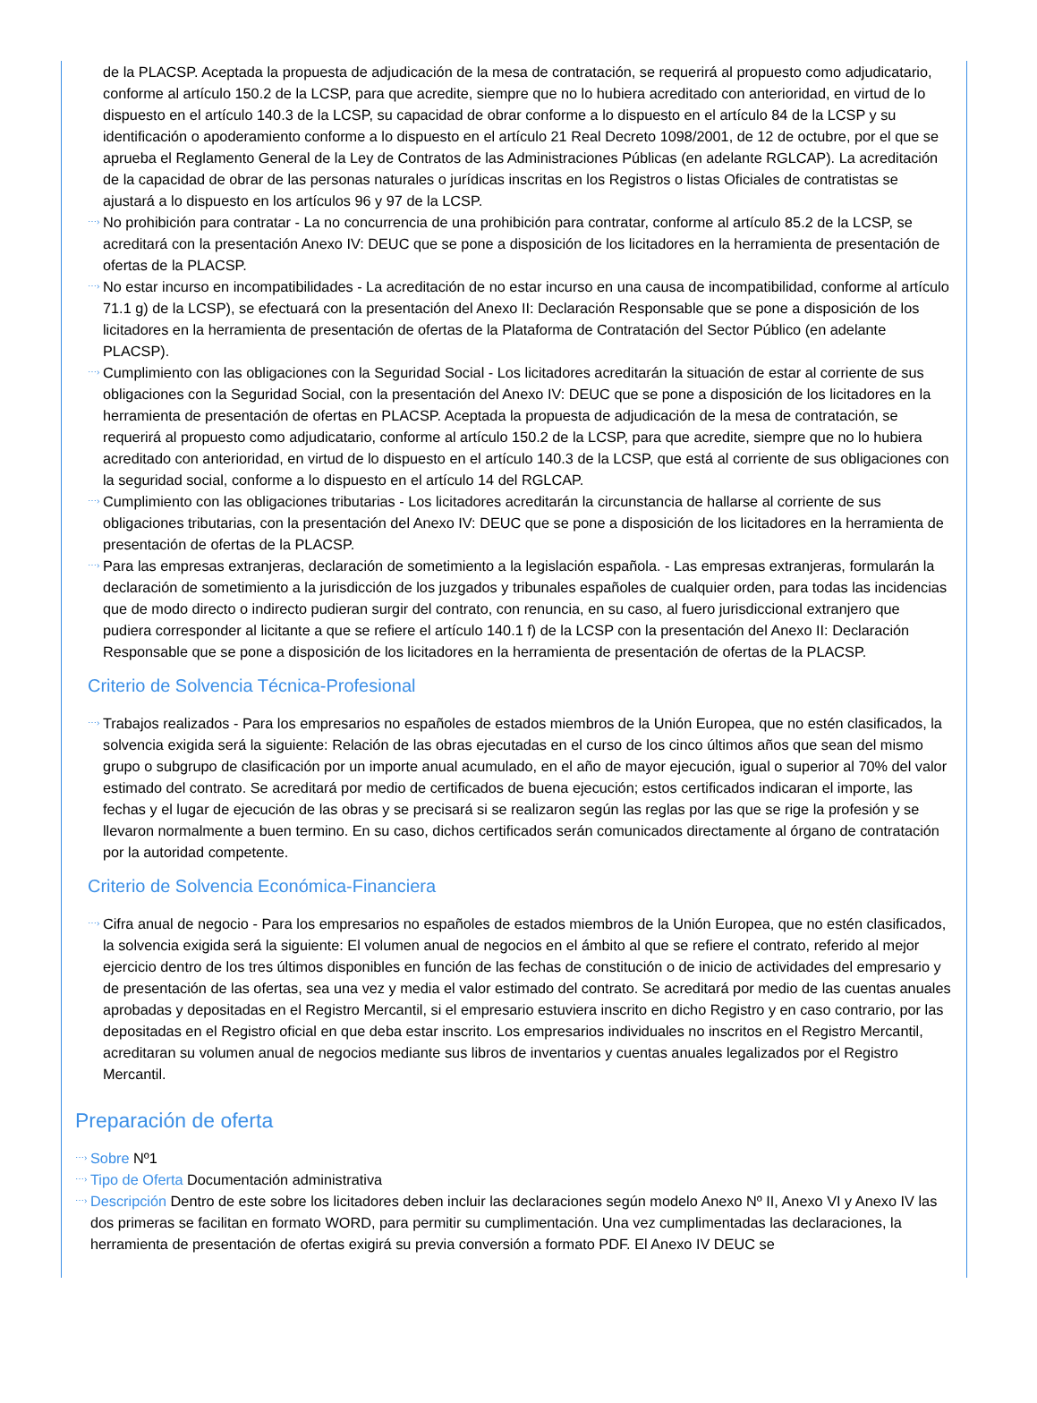de la PLACSP. Aceptada la propuesta de adjudicación de la mesa de contratación, se requerirá al propuesto como adjudicatario, conforme al artículo 150.2 de la LCSP, para que acredite, siempre que no lo hubiera acreditado con anterioridad, en virtud de lo dispuesto en el artículo 140.3 de la LCSP, su capacidad de obrar conforme a lo dispuesto en el artículo 84 de la LCSP y su identificación o apoderamiento conforme a lo dispuesto en el artículo 21 Real Decreto 1098/2001, de 12 de octubre, por el que se aprueba el Reglamento General de la Ley de Contratos de las Administraciones Públicas (en adelante RGLCAP). La acreditación de la capacidad de obrar de las personas naturales o jurídicas inscritas en los Registros o listas Oficiales de contratistas se ajustará a lo dispuesto en los artículos 96 y 97 de la LCSP.
⋯› No prohibición para contratar - La no concurrencia de una prohibición para contratar, conforme al artículo 85.2 de la LCSP, se acreditará con la presentación Anexo IV: DEUC que se pone a disposición de los licitadores en la herramienta de presentación de ofertas de la PLACSP.
⋯› No estar incurso en incompatibilidades - La acreditación de no estar incurso en una causa de incompatibilidad, conforme al artículo 71.1 g) de la LCSP), se efectuará con la presentación del Anexo II: Declaración Responsable que se pone a disposición de los licitadores en la herramienta de presentación de ofertas de la Plataforma de Contratación del Sector Público (en adelante PLACSP).
⋯› Cumplimiento con las obligaciones con la Seguridad Social - Los licitadores acreditarán la situación de estar al corriente de sus obligaciones con la Seguridad Social, con la presentación del Anexo IV: DEUC que se pone a disposición de los licitadores en la herramienta de presentación de ofertas en PLACSP. Aceptada la propuesta de adjudicación de la mesa de contratación, se requerirá al propuesto como adjudicatario, conforme al artículo 150.2 de la LCSP, para que acredite, siempre que no lo hubiera acreditado con anterioridad, en virtud de lo dispuesto en el artículo 140.3 de la LCSP, que está al corriente de sus obligaciones con la seguridad social, conforme a lo dispuesto en el artículo 14 del RGLCAP.
⋯› Cumplimiento con las obligaciones tributarias - Los licitadores acreditarán la circunstancia de hallarse al corriente de sus obligaciones tributarias, con la presentación del Anexo IV: DEUC que se pone a disposición de los licitadores en la herramienta de presentación de ofertas de la PLACSP.
⋯› Para las empresas extranjeras, declaración de sometimiento a la legislación española. - Las empresas extranjeras, formularán la declaración de sometimiento a la jurisdicción de los juzgados y tribunales españoles de cualquier orden, para todas las incidencias que de modo directo o indirecto pudieran surgir del contrato, con renuncia, en su caso, al fuero jurisdiccional extranjero que pudiera corresponder al licitante a que se refiere el artículo 140.1 f) de la LCSP con la presentación del Anexo II: Declaración Responsable que se pone a disposición de los licitadores en la herramienta de presentación de ofertas de la PLACSP.
Criterio de Solvencia Técnica-Profesional
⋯› Trabajos realizados - Para los empresarios no españoles de estados miembros de la Unión Europea, que no estén clasificados, la solvencia exigida será la siguiente: Relación de las obras ejecutadas en el curso de los cinco últimos años que sean del mismo grupo o subgrupo de clasificación por un importe anual acumulado, en el año de mayor ejecución, igual o superior al 70% del valor estimado del contrato. Se acreditará por medio de certificados de buena ejecución; estos certificados indicaran el importe, las fechas y el lugar de ejecución de las obras y se precisará si se realizaron según las reglas por las que se rige la profesión y se llevaron normalmente a buen termino. En su caso, dichos certificados serán comunicados directamente al órgano de contratación por la autoridad competente.
Criterio de Solvencia Económica-Financiera
⋯› Cifra anual de negocio - Para los empresarios no españoles de estados miembros de la Unión Europea, que no estén clasificados, la solvencia exigida será la siguiente: El volumen anual de negocios en el ámbito al que se refiere el contrato, referido al mejor ejercicio dentro de los tres últimos disponibles en función de las fechas de constitución o de inicio de actividades del empresario y de presentación de las ofertas, sea una vez y media el valor estimado del contrato. Se acreditará por medio de las cuentas anuales aprobadas y depositadas en el Registro Mercantil, si el empresario estuviera inscrito en dicho Registro y en caso contrario, por las depositadas en el Registro oficial en que deba estar inscrito. Los empresarios individuales no inscritos en el Registro Mercantil, acreditaran su volumen anual de negocios mediante sus libros de inventarios y cuentas anuales legalizados por el Registro Mercantil.
Preparación de oferta
⋯› Sobre Nº1
⋯› Tipo de Oferta Documentación administrativa
⋯› Descripción Dentro de este sobre los licitadores deben incluir las declaraciones según modelo Anexo Nº II, Anexo VI y Anexo IV las dos primeras se facilitan en formato WORD, para permitir su cumplimentación. Una vez cumplimentadas las declaraciones, la herramienta de presentación de ofertas exigirá su previa conversión a formato PDF. El Anexo IV DEUC se